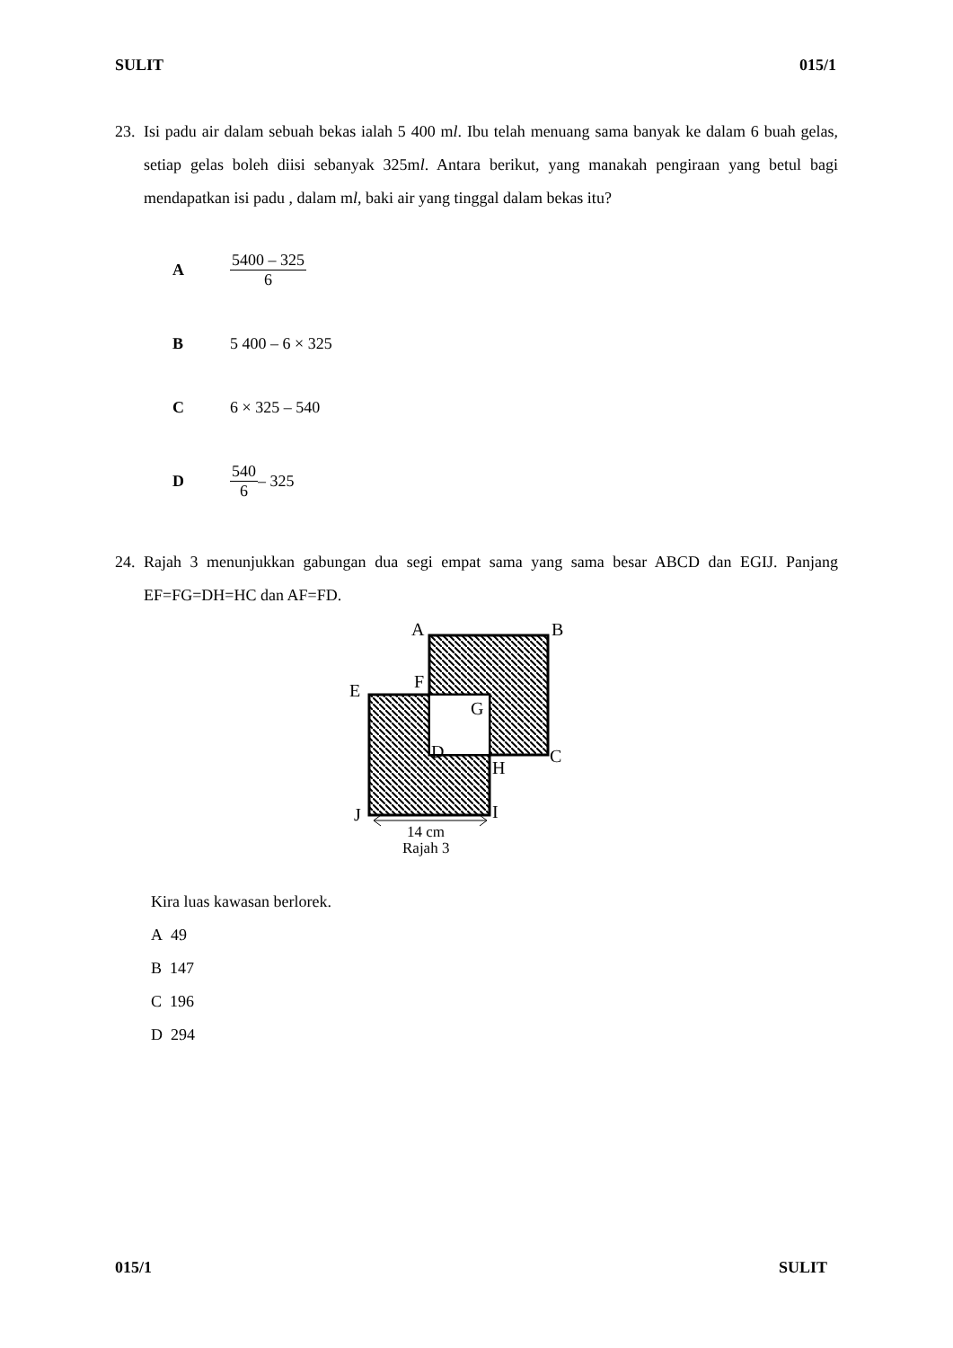SULIT 015/1
23. Isi padu air dalam sebuah bekas ialah 5 400 ml. Ibu telah menuang sama banyak ke dalam 6 buah gelas, setiap gelas boleh diisi sebanyak 325ml. Antara berikut, yang manakah pengiraan yang betul bagi mendapatkan isi padu , dalam ml, baki air yang tinggal dalam bekas itu?
A 5400 – 325 6
B 5 400 – 6 × 325
C 6 × 325 – 540
D 540 6 – 325
24. Rajah 3 menunjukkan gabungan dua segi empat sama yang sama besar ABCD dan EGIJ. Panjang EF=FG=DH=HC dan AF=FD.
A
B
E
F
G
D
C
H
J
I
14 cm
Rajah 3
Kira luas kawasan berlorek.
A 49
B 147
C 196
D 294
015/1 SULIT